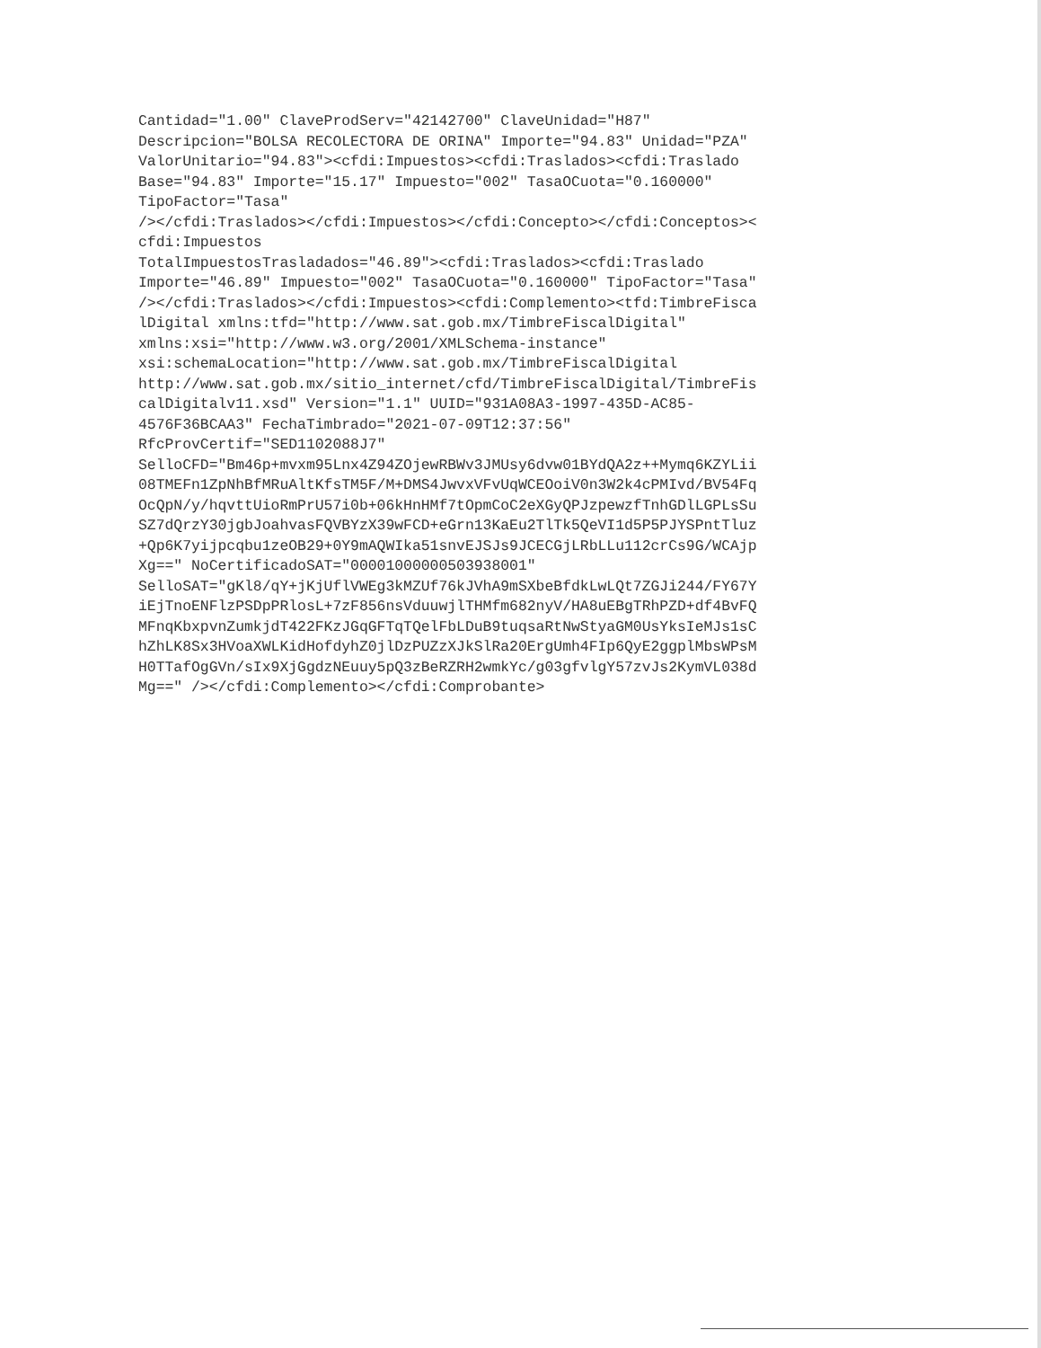Cantidad="1.00" ClaveProdServ="42142700" ClaveUnidad="H87" Descripcion="BOLSA RECOLECTORA DE ORINA" Importe="94.83" Unidad="PZA" ValorUnitario="94.83"><cfdi:Impuestos><cfdi:Traslados><cfdi:Traslado Base="94.83" Importe="15.17" Impuesto="002" TasaOCuota="0.160000" TipoFactor="Tasa" /></cfdi:Traslados></cfdi:Impuestos></cfdi:Concepto></cfdi:Conceptos>< cfdi:Impuestos TotalImpuestosTrasladados="46.89"><cfdi:Traslados><cfdi:Traslado Importe="46.89" Impuesto="002" TasaOCuota="0.160000" TipoFactor="Tasa" /></cfdi:Traslados></cfdi:Impuestos><cfdi:Complemento><tfd:TimbreFisca lDigital xmlns:tfd="http://www.sat.gob.mx/TimbreFiscalDigital" xmlns:xsi="http://www.w3.org/2001/XMLSchema-instance" xsi:schemaLocation="http://www.sat.gob.mx/TimbreFiscalDigital http://www.sat.gob.mx/sitio_internet/cfd/TimbreFiscalDigital/TimbreFis calDigitalv11.xsd" Version="1.1" UUID="931A08A3-1997-435D-AC85- 4576F36BCAA3" FechaTimbrado="2021-07-09T12:37:56" RfcProvCertif="SED1102088J7" SelloCFD="Bm46p+mvxm95Lnx4Z94ZOjewRBWv3JMUsy6dvw01BYdQA2z++Mymq6KZYLii 08TMEFn1ZpNhBfMRuAltKfsTM5F/M+DMS4JwvxVFvUqWCEOoiV0n3W2k4cPMIvd/BV54Fq OcQpN/y/hqvttUioRmPrU57i0b+06kHnHMf7tOpmCoC2eXGyQPJzpewzfTnhGDlLGPLsSu SZ7dQrzY30jgbJoahvasFQVBYzX39wFCD+eGrn13KaEu2TlTk5QeVI1d5P5PJYSPntTluz +Qp6K7yijpcqbu1zeOB29+0Y9mAQWIka51snvEJSJs9JCECGjLRbLLu112crCs9G/WCAjp Xg==" NoCertificadoSAT="00001000000503938001" SelloSAT="gKl8/qY+jKjUflVWEg3kMZUf76kJVhA9mSXbeBfdkLwLQt7ZGJi244/FY67Y iEjTnoENFlzPSDpPRlosL+7zF856nsVduuwjlTHMfm682nyV/HA8uEBgTRhPZD+df4BvFQ MFnqKbxpvnZumkjdT422FKzJGqGFTqTQelFbLDuB9tuqsaRtNwStyaGM0UsYksIeMJs1sC hZhLK8Sx3HVoaXWLKidHofdyhZ0jlDzPUZzXJkSlRa20ErgUmh4FIp6QyE2ggplMbsWPsM H0TTafOgGVn/sIx9XjGgdzNEuuy5pQ3zBeRZRH2wmkYc/g03gfvlgY57zvJs2KymVL038d Mg==" /></cfdi:Complemento></cfdi:Comprobante>